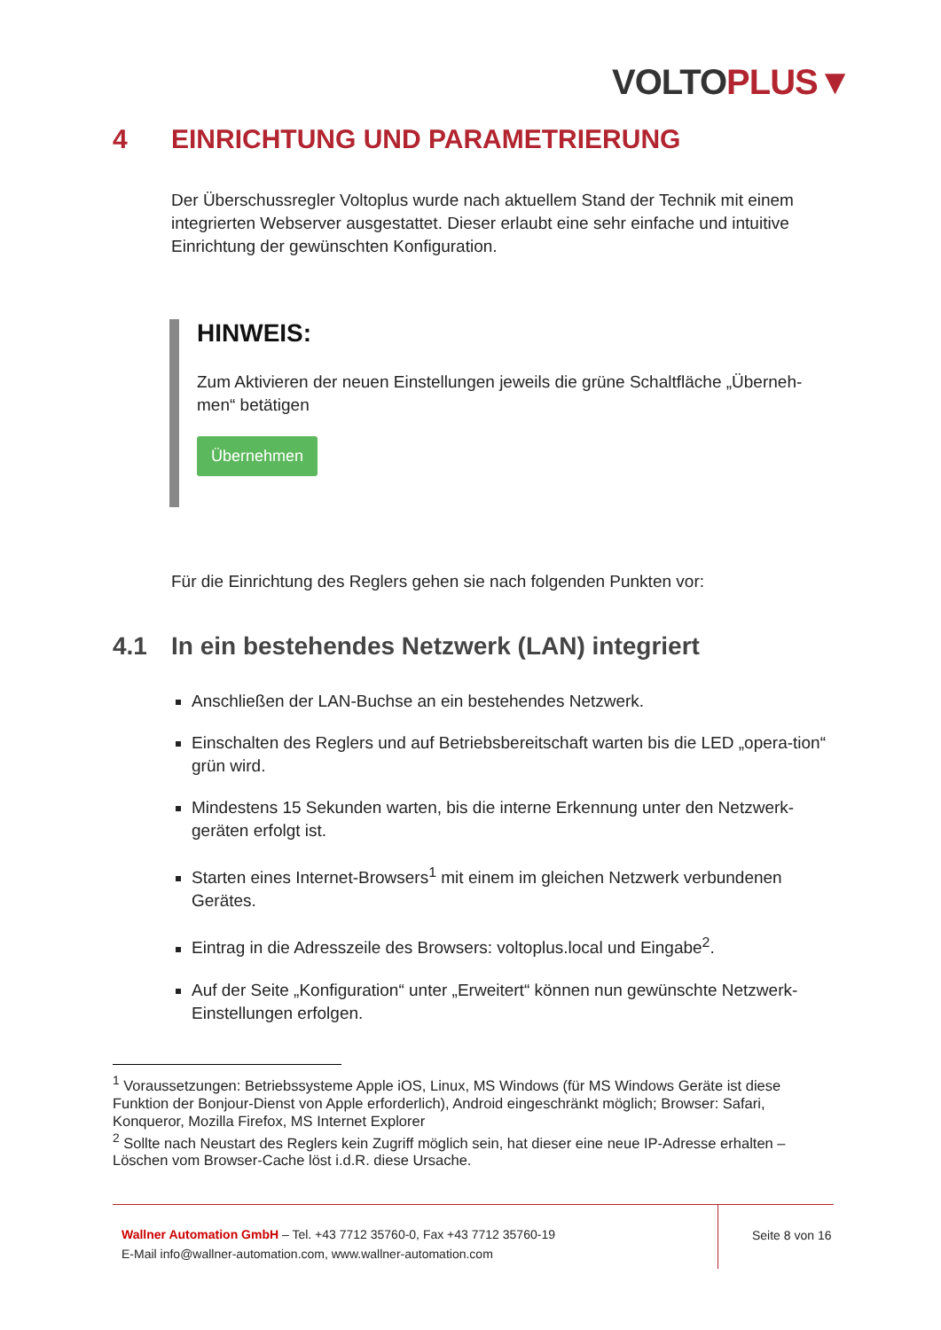VOLTO PLUS▼
4 EINRICHTUNG UND PARAMETRIERUNG
Der Überschussregler Voltoplus wurde nach aktuellem Stand der Technik mit einem integrierten Webserver ausgestattet. Dieser erlaubt eine sehr einfache und intuitive Einrichtung der gewünschten Konfiguration.
HINWEIS:
Zum Aktivieren der neuen Einstellungen jeweils die grüne Schaltfläche „Überneh-men“ betätigen
Übernehmen
Für die Einrichtung des Reglers gehen sie nach folgenden Punkten vor:
4.1 In ein bestehendes Netzwerk (LAN) integriert
Anschließen der LAN-Buchse an ein bestehendes Netzwerk.
Einschalten des Reglers und auf Betriebsbereitschaft warten bis die LED „opera-tion“ grün wird.
Mindestens 15 Sekunden warten, bis die interne Erkennung unter den Netzwerk-geräten erfolgt ist.
Starten eines Internet-Browsers<sup>1</sup> mit einem im gleichen Netzwerk verbundenen Gerätes.
Eintrag in die Adresszeile des Browsers: voltoplus.local und Eingabe<sup>2</sup>.
Auf der Seite „Konfiguration“ unter „Erweitert“ können nun gewünschte Netzwerk-Einstellungen erfolgen.
<sup>1</sup> Voraussetzungen: Betriebssysteme Apple iOS, Linux, MS Windows (für MS Windows Geräte ist diese Funktion der Bonjour-Dienst von Apple erforderlich), Android eingeschränkt möglich; Browser: Safari, Konqueror, Mozilla Firefox, MS Internet Explorer
<sup>2</sup> Sollte nach Neustart des Reglers kein Zugriff möglich sein, hat dieser eine neue IP-Adresse erhalten – Löschen vom Browser-Cache löst i.d.R. diese Ursache.
Wallner Automation GmbH – Tel. +43 7712 35760-0, Fax +43 7712 35760-19
E-Mail info@wallner-automation.com, www.wallner-automation.com
Seite 8 von 16